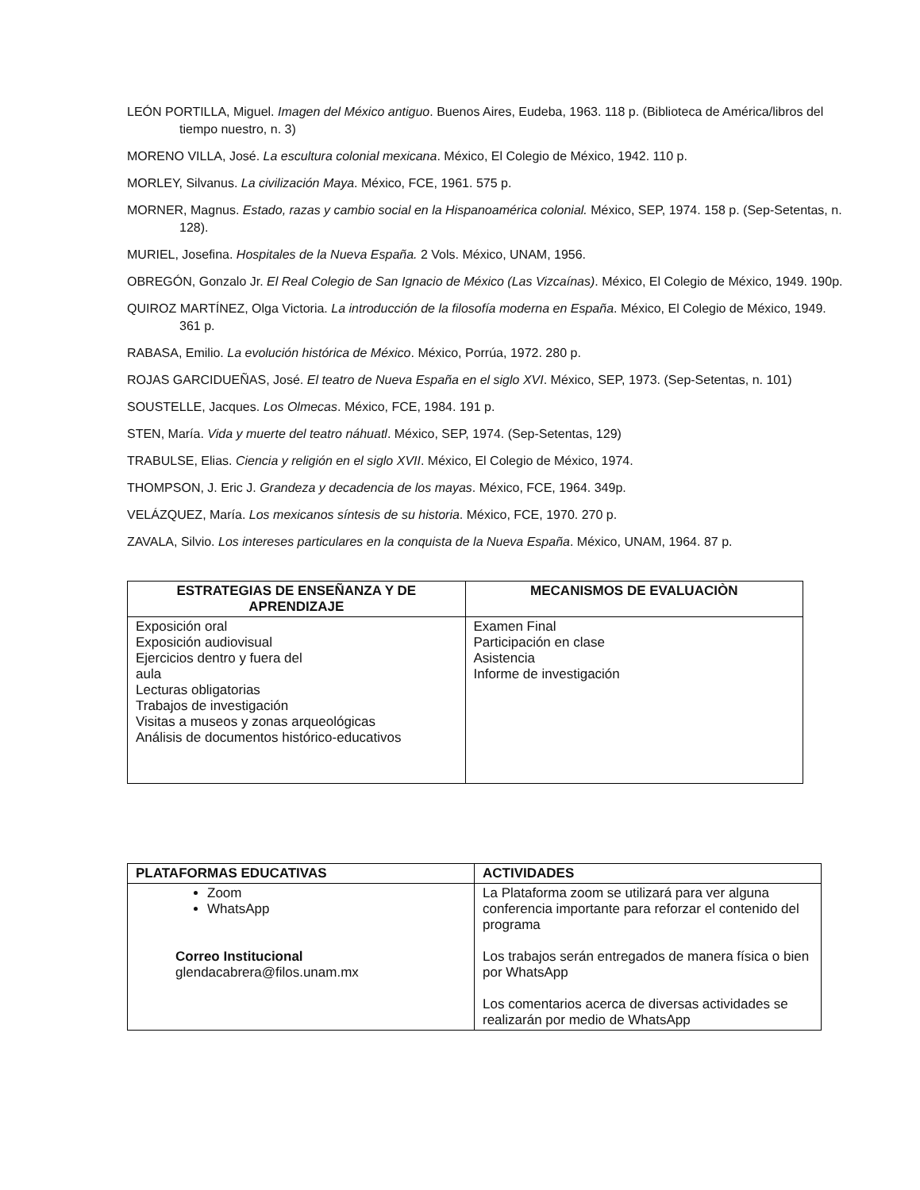LEÓN PORTILLA, Miguel. Imagen del México antiguo. Buenos Aires, Eudeba, 1963. 118 p. (Biblioteca de América/libros del tiempo nuestro, n. 3)
MORENO VILLA, José. La escultura colonial mexicana. México, El Colegio de México, 1942. 110 p.
MORLEY, Silvanus. La civilización Maya. México, FCE, 1961. 575 p.
MORNER, Magnus. Estado, razas y cambio social en la Hispanoamérica colonial. México, SEP, 1974. 158 p. (Sep-Setentas, n. 128).
MURIEL, Josefina. Hospitales de la Nueva España. 2 Vols. México, UNAM, 1956.
OBREGÓN, Gonzalo Jr. El Real Colegio de San Ignacio de México (Las Vizcaínas). México, El Colegio de México, 1949. 190p.
QUIROZ MARTÍNEZ, Olga Victoria. La introducción de la filosofía moderna en España. México, El Colegio de México, 1949. 361 p.
RABASA, Emilio. La evolución histórica de México. México, Porrúa, 1972. 280 p.
ROJAS GARCIDUEÑAS, José. El teatro de Nueva España en el siglo XVI. México, SEP, 1973. (Sep-Setentas, n. 101)
SOUSTELLE, Jacques. Los Olmecas. México, FCE, 1984. 191 p.
STEN, María. Vida y muerte del teatro náhuatl. México, SEP, 1974. (Sep-Setentas, 129)
TRABULSE, Elias. Ciencia y religión en el siglo XVII. México, El Colegio de México, 1974.
THOMPSON, J. Eric J. Grandeza y decadencia de los mayas. México, FCE, 1964. 349p.
VELÁZQUEZ, María. Los mexicanos síntesis de su historia. México, FCE, 1970. 270 p.
ZAVALA, Silvio. Los intereses particulares en la conquista de la Nueva España. México, UNAM, 1964. 87 p.
| ESTRATEGIAS DE ENSEÑANZA Y DE APRENDIZAJE | MECANISMOS DE EVALUACIÒN |
| --- | --- |
| Exposición oral Exposición audiovisual Ejercicios dentro y fuera del aula Lecturas obligatorias Trabajos de investigación Visitas a museos y zonas arqueológicas Análisis de documentos histórico-educativos | Examen Final Participación en clase Asistencia Informe de investigación |
| PLATAFORMAS EDUCATIVAS | ACTIVIDADES |
| --- | --- |
| Zoom WhatsApp Correo Institucional glendacabrera@filos.unam.mx | La Plataforma zoom se utilizará para ver alguna conferencia importante para reforzar el contenido del programa Los trabajos serán entregados de manera física o bien por WhatsApp Los comentarios acerca de diversas actividades se realizarán por medio de WhatsApp |